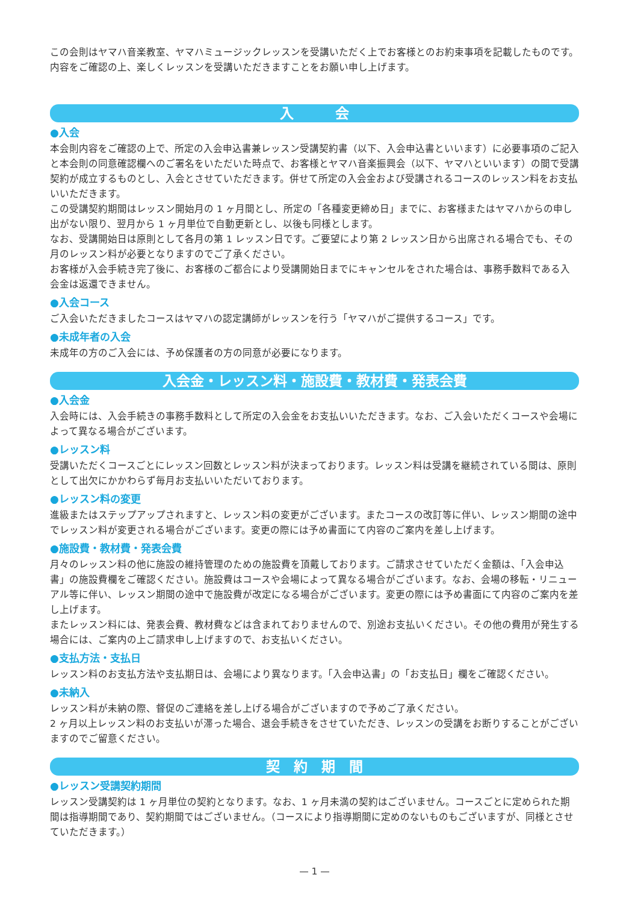この会則はヤマハ音楽教室、ヤマハミュージックレッスンを受講いただく上でお客様とのお約束事項を記載したものです。
内容をご確認の上、楽しくレッスンを受講いただきますことをお願い申し上げます。
入　　　会
●入会
本会則内容をご確認の上で、所定の入会申込書兼レッスン受講契約書（以下、入会申込書といいます）に必要事項のご記入と本会則の同意確認欄へのご署名をいただいた時点で、お客様とヤマハ音楽振興会（以下、ヤマハといいます）の間で受講契約が成立するものとし、入会とさせていただきます。併せて所定の入会金および受講されるコースのレッスン料をお支払いいただきます。
この受講契約期間はレッスン開始月の 1 ヶ月間とし、所定の「各種変更締め日」までに、お客様またはヤマハからの申し出がない限り、翌月から 1 ヶ月単位で自動更新とし、以後も同様とします。
なお、受講開始日は原則として各月の第 1 レッスン日です。ご要望により第 2 レッスン日から出席される場合でも、その月のレッスン料が必要となりますのでご了承ください。
お客様が入会手続き完了後に、お客様のご都合により受講開始日までにキャンセルをされた場合は、事務手数料である入会金は返還できません。
●入会コース
ご入会いただきましたコースはヤマハの認定講師がレッスンを行う「ヤマハがご提供するコース」です。
●未成年者の入会
未成年の方のご入会には、予め保護者の方の同意が必要になります。
入会金・レッスン料・施設費・教材費・発表会費
●入会金
入会時には、入会手続きの事務手数料として所定の入会金をお支払いいただきます。なお、ご入会いただくコースや会場によって異なる場合がございます。
●レッスン料
受講いただくコースごとにレッスン回数とレッスン料が決まっております。レッスン料は受講を継続されている間は、原則として出欠にかかわらず毎月お支払いいただいております。
●レッスン料の変更
進級またはステップアップされますと、レッスン料の変更がございます。またコースの改訂等に伴い、レッスン期間の途中でレッスン料が変更される場合がございます。変更の際には予め書面にて内容のご案内を差し上げます。
●施設費・教材費・発表会費
月々のレッスン料の他に施設の維持管理のための施設費を頂戴しております。ご請求させていただく金額は、「入会申込書」の施設費欄をご確認ください。施設費はコースや会場によって異なる場合がございます。なお、会場の移転・リニューアル等に伴い、レッスン期間の途中で施設費が改定になる場合がございます。変更の際には予め書面にて内容のご案内を差し上げます。
またレッスン料には、発表会費、教材費などは含まれておりませんので、別途お支払いください。その他の費用が発生する場合には、ご案内の上ご請求申し上げますので、お支払いください。
●支払方法・支払日
レッスン料のお支払方法や支払期日は、会場により異なります。「入会申込書」の「お支払日」欄をご確認ください。
●未納入
レッスン料が未納の際、督促のご連絡を差し上げる場合がございますので予めご了承ください。
2 ヶ月以上レッスン料のお支払いが滞った場合、退会手続きをさせていただき、レッスンの受講をお断りすることがございますのでご留意ください。
契　約　期　間
●レッスン受講契約期間
レッスン受講契約は 1 ヶ月単位の契約となります。なお、1 ヶ月未満の契約はございません。コースごとに定められた期間は指導期間であり、契約期間ではございません。（コースにより指導期間に定めのないものもございますが、同様とさせていただきます。）
— 1 —